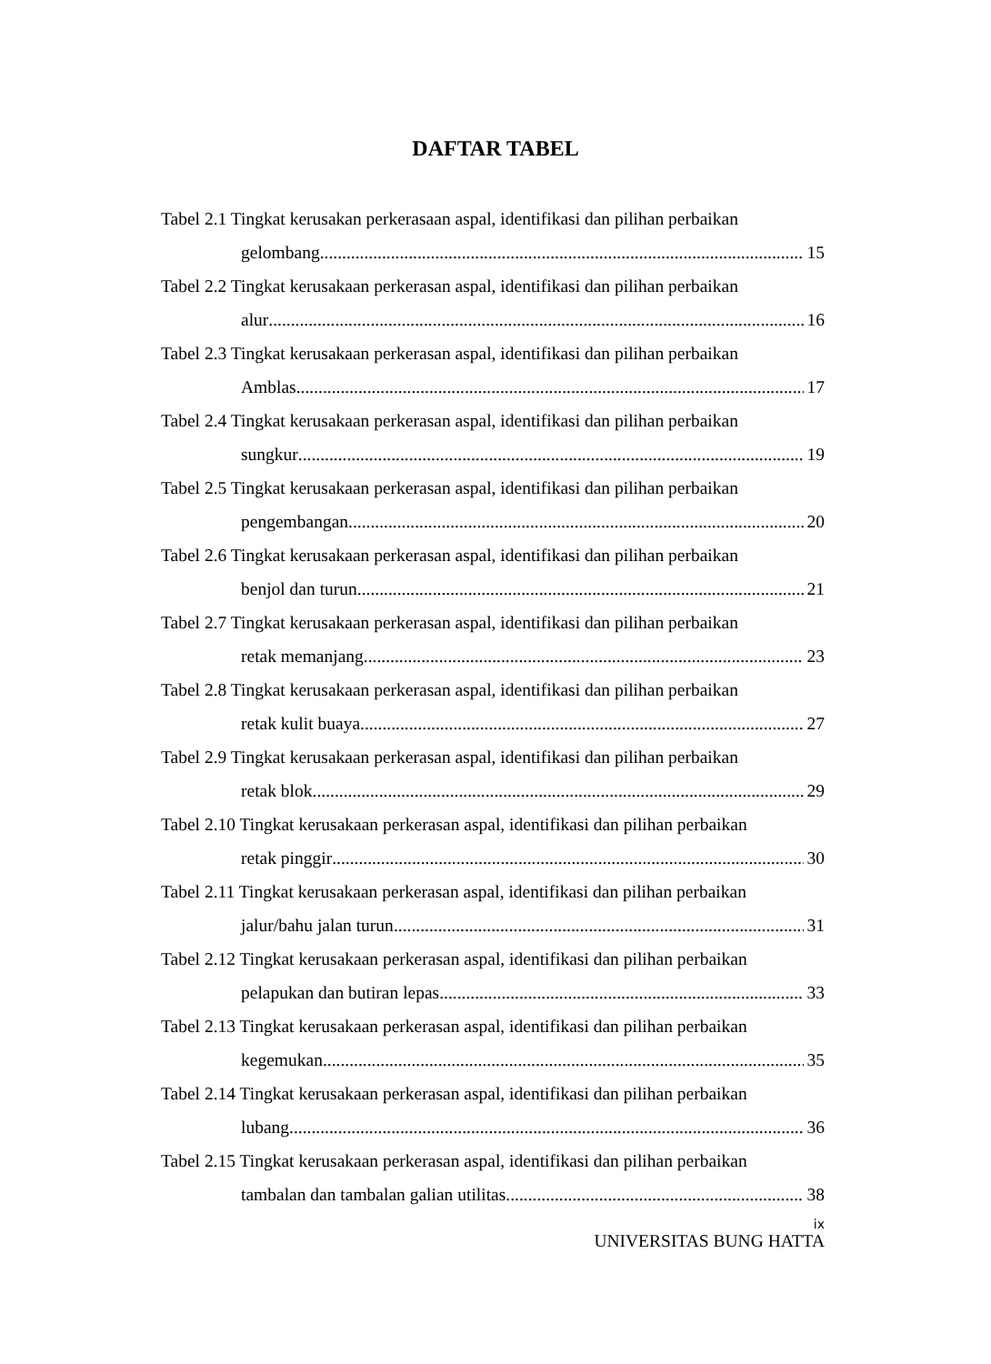DAFTAR TABEL
Tabel 2.1 Tingkat kerusakan perkerasaan aspal, identifikasi dan pilihan perbaikan
gelombang 15
Tabel 2.2 Tingkat kerusakaan perkerasan aspal, identifikasi dan pilihan perbaikan
alur 16
Tabel 2.3 Tingkat kerusakaan perkerasan aspal, identifikasi dan pilihan perbaikan
Amblas 17
Tabel 2.4 Tingkat kerusakaan perkerasan aspal, identifikasi dan pilihan perbaikan
sungkur 19
Tabel 2.5 Tingkat kerusakaan perkerasan aspal, identifikasi dan pilihan perbaikan
pengembangan 20
Tabel 2.6 Tingkat kerusakaan perkerasan aspal, identifikasi dan pilihan perbaikan
benjol dan turun 21
Tabel 2.7 Tingkat kerusakaan perkerasan aspal, identifikasi dan pilihan perbaikan
retak memanjang 23
Tabel 2.8 Tingkat kerusakaan perkerasan aspal, identifikasi dan pilihan perbaikan
retak kulit buaya 27
Tabel 2.9 Tingkat kerusakaan perkerasan aspal, identifikasi dan pilihan perbaikan
retak blok 29
Tabel 2.10 Tingkat kerusakaan perkerasan aspal, identifikasi dan pilihan perbaikan
retak pinggir 30
Tabel 2.11 Tingkat kerusakaan perkerasan aspal, identifikasi dan pilihan perbaikan
jalur/bahu jalan turun 31
Tabel 2.12 Tingkat kerusakaan perkerasan aspal, identifikasi dan pilihan perbaikan
pelapukan dan butiran lepas 33
Tabel 2.13 Tingkat kerusakaan perkerasan aspal, identifikasi dan pilihan perbaikan
kegemukan 35
Tabel 2.14 Tingkat kerusakaan perkerasan aspal, identifikasi dan pilihan perbaikan
lubang 36
Tabel 2.15 Tingkat kerusakaan perkerasan aspal, identifikasi dan pilihan perbaikan
tambalan dan tambalan galian utilitas 38
ix
UNIVERSITAS BUNG HATTA